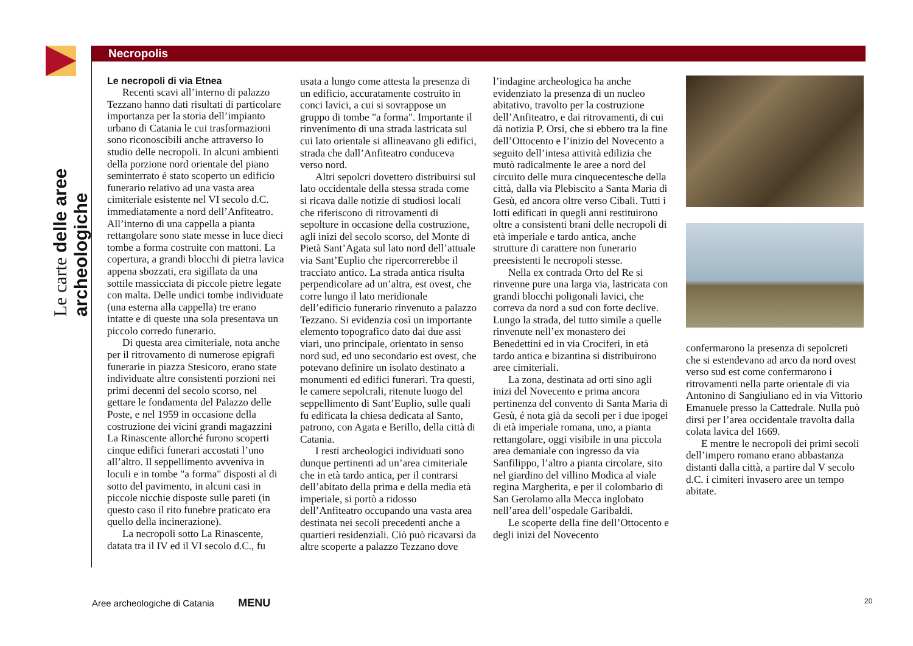Le carte delle aree archeologiche
Necropolis
Le necropoli di via Etnea
Recenti scavi all’interno di palazzo Tezzano hanno dati risultati di particolare importanza per la storia dell’impianto urbano di Catania le cui trasformazioni sono riconoscibili anche attraverso lo studio delle necropoli. In alcuni ambienti della porzione nord orientale del piano seminterrato é stato scoperto un edificio funerario relativo ad una vasta area cimiteriale esistente nel VI secolo d.C. immediatamente a nord dell’Anfiteatro. All’interno di una cappella a pianta rettangolare sono state messe in luce dieci tombe a forma costruite con mattoni. La copertura, a grandi blocchi di pietra lavica appena sbozzati, era sigillata da una sottile massicciata di piccole pietre legate con malta. Delle undici tombe individuate (una esterna alla cappella) tre erano intatte e di queste una sola presentava un piccolo corredo funerario.
Di questa area cimiteriale, nota anche per il ritrovamento di numerose epigrafi funerarie in piazza Stesicoro, erano state individuate altre consistenti porzioni nei primi decenni del secolo scorso, nel gettare le fondamenta del Palazzo delle Poste, e nel 1959 in occasione della costruzione dei vicini grandi magazzini La Rinascente allorché furono scoperti cinque edifici funerari accostati l’uno all’altro. Il seppellimento avveniva in loculi e in tombe "a forma" disposti al di sotto del pavimento, in alcuni casi in piccole nicchie disposte sulle pareti (in questo caso il rito funebre praticato era quello della incinerazione).
La necropoli sotto La Rinascente, datata tra il IV ed il VI secolo d.C., fu
usata a lungo come attesta la presenza di un edificio, accuratamente costruito in conci lavici, a cui si sovrappose un gruppo di tombe "a forma". Importante il rinvenimento di una strada lastricata sul cui lato orientale si allineavano gli edifici, strada che dall’Anfiteatro conduceva verso nord.
Altri sepolcri dovettero distribuirsi sul lato occidentale della stessa strada come si ricava dalle notizie di studiosi locali che riferiscono di ritrovamenti di sepolture in occasione della costruzione, agli inizi del secolo scorso, del Monte di Pietà Sant’Agata sul lato nord dell’attuale via Sant’Euplio che ripercorrerebbe il tracciato antico. La strada antica risulta perpendicolare ad un’altra, est ovest, che corre lungo il lato meridionale dell’edificio funerario rinvenuto a palazzo Tezzano. Si evidenzia così un importante elemento topografico dato dai due assi viari, uno principale, orientato in senso nord sud, ed uno secondario est ovest, che potevano definire un isolato destinato a monumenti ed edifici funerari. Tra questi, le camere sepolcrali, ritenute luogo del seppellimento di Sant’Euplio, sulle quali fu edificata la chiesa dedicata al Santo, patrono, con Agata e Berillo, della città di Catania.
I resti archeologici individuati sono dunque pertinenti ad un’area cimiteriale che in età tardo antica, per il contrarsi dell’abitato della prima e della media età imperiale, si portò a ridosso dell’Anfiteatro occupando una vasta area destinata nei secoli precedenti anche a quartieri residenziali. Ciò può ricavarsi da altre scoperte a palazzo Tezzano dove
l’indagine archeologica ha anche evidenziato la presenza di un nucleo abitativo, travolto per la costruzione dell’Anfiteatro, e dai ritrovamenti, di cui dà notizia P. Orsi, che si ebbero tra la fine dell’Ottocento e l’inizio del Novecento a seguito dell’intesa attività edilizia che mutò radicalmente le aree a nord del circuito delle mura cinquecentesche della città, dalla via Plebiscito a Santa Maria di Gesù, ed ancora oltre verso Cibali. Tutti i lotti edificati in quegli anni restituirono oltre a consistenti brani delle necropoli di età imperiale e tardo antica, anche strutture di carattere non funerario preesistenti le necropoli stesse.
Nella ex contrada Orto del Re si rinvenne pure una larga via, lastricata con grandi blocchi poligonali lavici, che correva da nord a sud con forte declive. Lungo la strada, del tutto simile a quelle rinvenute nell’ex monastero dei Benedettini ed in via Crociferi, in età tardo antica e bizantina si distribuirono aree cimiteriali.
La zona, destinata ad orti sino agli inizi del Novecento e prima ancora pertinenza del convento di Santa Maria di Gesù, é nota già da secoli per i due ipogei di età imperiale romana, uno, a pianta rettangolare, oggi visibile in una piccola area demaniale con ingresso da via Sanfilippo, l’altro a pianta circolare, sito nel giardino del villino Modica al viale regina Margherita, e per il colombario di San Gerolamo alla Mecca inglobato nell’area dell’ospedale Garibaldi.
Le scoperte della fine dell’Ottocento e degli inizi del Novecento
confermarono la presenza di sepolcreti che si estendevano ad arco da nord ovest verso sud est come confermarono i ritrovamenti nella parte orientale di via Antonino di Sangiuliano ed in via Vittorio Emanuele presso la Cattedrale. Nulla può dirsi per l’area occidentale travolta dalla colata lavica del 1669.
E mentre le necropoli dei primi secoli dell’impero romano erano abbastanza distanti dalla città, a partire dal V secolo d.C. i cimiteri invasero aree un tempo abitate.
Aree archeologiche di Catania MENU
20